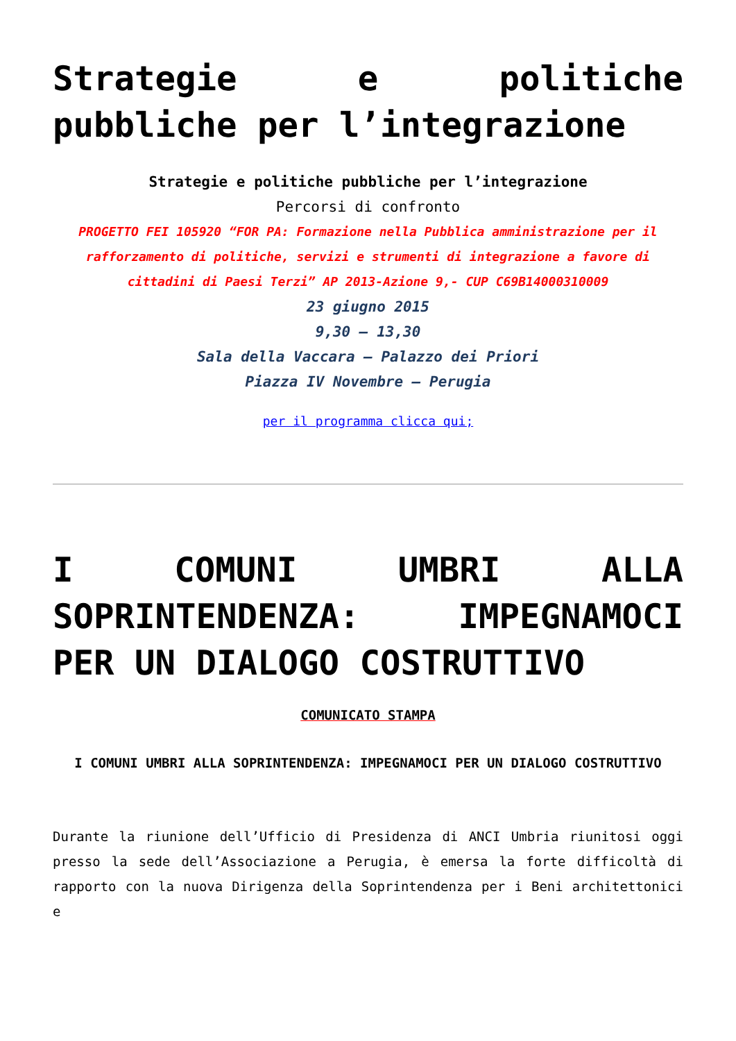Strategie e politiche pubbliche per l’integrazione
Strategie e politiche pubbliche per l’integrazione
Percorsi di confronto
PROGETTO FEI 105920 “FOR PA: Formazione nella Pubblica amministrazione per il rafforzamento di politiche, servizi e strumenti di integrazione a favore di cittadini di Paesi Terzi” AP 2013-Azione 9,- CUP C69B14000310009
23 giugno 2015
9,30 – 13,30
Sala della Vaccara – Palazzo dei Priori
Piazza IV Novembre – Perugia
per il programma clicca qui;
I COMUNI UMBRI ALLA SOPRINTENDENZA: IMPEGNAMOCI PER UN DIALOGO COSTRUTTIVO
COMUNICATO STAMPA
I COMUNI UMBRI ALLA SOPRINTENDENZA: IMPEGNAMOCI PER UN DIALOGO COSTRUTTIVO
Durante la riunione dell’Ufficio di Presidenza di ANCI Umbria riunitosi oggi presso la sede dell’Associazione a Perugia, è emersa la forte difficoltà di rapporto con la nuova Dirigenza della Soprintendenza per i Beni architettonici e